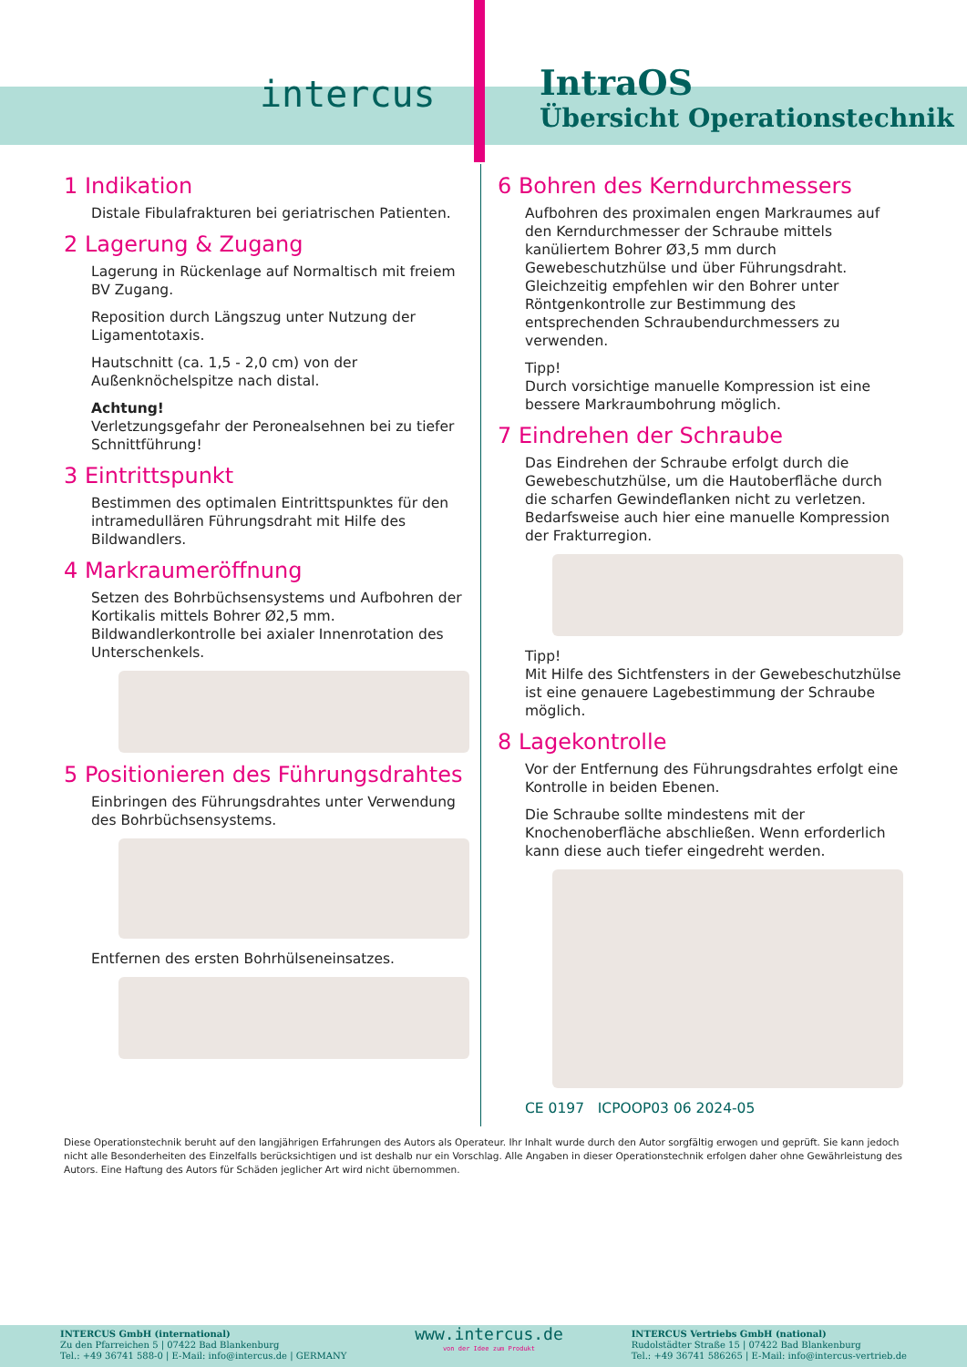intercus
IntraOS
Übersicht Operationstechnik
1 Indikation
Distale Fibulafrakturen bei geriatrischen Patienten.
2 Lagerung & Zugang
Lagerung in Rückenlage auf Normaltisch mit freiem BV Zugang.
Reposition durch Längszug unter Nutzung der Ligamentotaxis.
Hautschnitt (ca. 1,5 - 2,0 cm) von der Außenknöchelspitze nach distal.
Achtung!
Verletzungsgefahr der Peronealsehnen bei zu tiefer Schnittführung!
3 Eintrittspunkt
Bestimmen des optimalen Eintrittspunktes für den intramedullären Führungsdraht mit Hilfe des Bildwandlers.
4 Markraumeröffnung
Setzen des Bohrbüchsensystems und Aufbohren der Kortikalis mittels Bohrer Ø2,5 mm. Bildwandlerkontrolle bei axialer Innenrotation des Unterschenkels.
5 Positionieren des Führungsdrahtes
Einbringen des Führungsdrahtes unter Verwendung des Bohrbüchsensystems.
Entfernen des ersten Bohrhülseneinsatzes.
6 Bohren des Kerndurchmessers
Aufbohren des proximalen engen Markraumes auf den Kerndurchmesser der Schraube mittels kanüliertem Bohrer Ø3,5 mm durch Gewebeschutzhülse und über Führungsdraht. Gleichzeitig empfehlen wir den Bohrer unter Röntgenkontrolle zur Bestimmung des entsprechenden Schraubendurchmessers zu verwenden.
Tipp!
Durch vorsichtige manuelle Kompression ist eine bessere Markraumbohrung möglich.
7 Eindrehen der Schraube
Das Eindrehen der Schraube erfolgt durch die Gewebeschutzhülse, um die Hautoberfläche durch die scharfen Gewindeflanken nicht zu verletzen. Bedarfsweise auch hier eine manuelle Kompression der Frakturregion.
Tipp!
Mit Hilfe des Sichtfensters in der Gewebeschutzhülse ist eine genauere Lagebestimmung der Schraube möglich.
8 Lagekontrolle
Vor der Entfernung des Führungsdrahtes erfolgt eine Kontrolle in beiden Ebenen.
Die Schraube sollte mindestens mit der Knochenoberfläche abschließen. Wenn erforderlich kann diese auch tiefer eingedreht werden.
CE 0197 ICPOOP03 06 2024-05
Diese Operationstechnik beruht auf den langjährigen Erfahrungen des Autors als Operateur. Ihr Inhalt wurde durch den Autor sorgfältig erwogen und geprüft. Sie kann jedoch nicht alle Besonderheiten des Einzelfalls berücksichtigen und ist deshalb nur ein Vorschlag. Alle Angaben in dieser Operationstechnik erfolgen daher ohne Gewährleistung des Autors. Eine Haftung des Autors für Schäden jeglicher Art wird nicht übernommen.
INTERCUS GmbH (international)
Zu den Pfarreichen 5 | 07422 Bad Blankenburg
Tel.: +49 36741 588-0 | E-Mail: info@intercus.de | GERMANY
www.intercus.de
von der Idee zum Produkt
INTERCUS Vertriebs GmbH (national)
Rudolstädter Straße 15 | 07422 Bad Blankenburg
Tel.: +49 36741 586265 | E-Mail: info@intercus-vertrieb.de